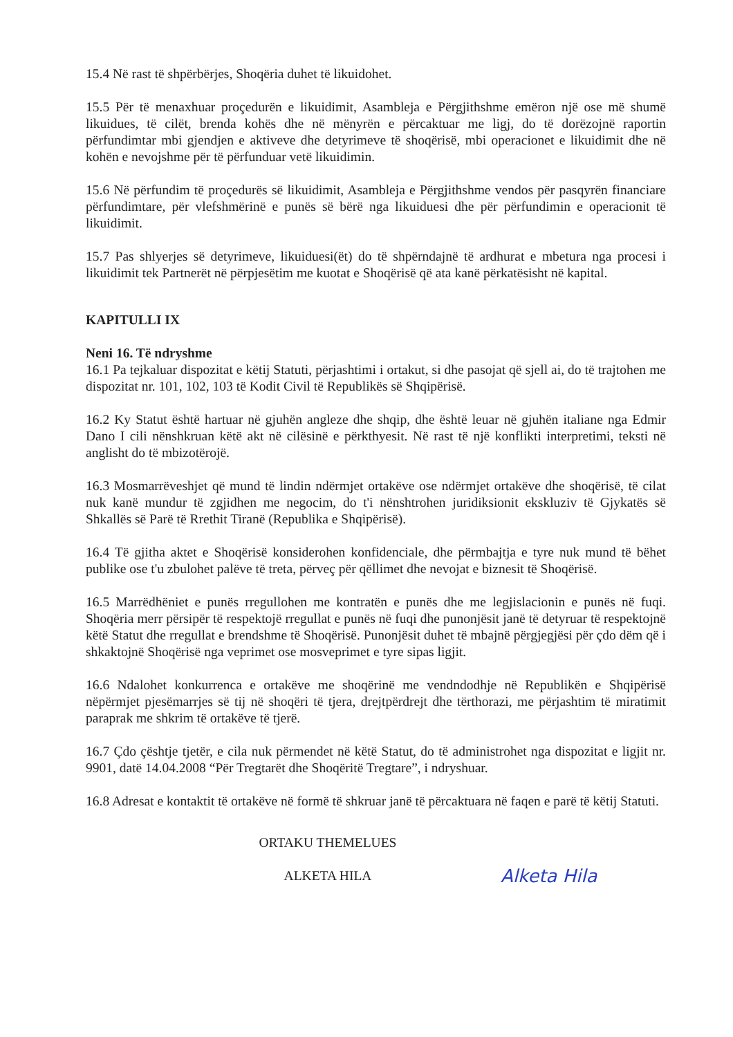15.4 Në rast të shpërbërjes, Shoqëria duhet të likuidohet.
15.5 Për të menaxhuar proçedurën e likuidimit, Asambleja e Përgjithshme emëron një ose më shumë likuidues, të cilët, brenda kohës dhe në mënyrën e përcaktuar me ligj, do të dorëzojnë raportin përfundimtar mbi gjendjen e aktiveve dhe detyrimeve të shoqërisë, mbi operacionet e likuidimit dhe në kohën e nevojshme për të përfunduar vetë likuidimin.
15.6 Në përfundim të proçedurës së likuidimit, Asambleja e Përgjithshme vendos për pasqyrën financiare përfundimtare, për vlefshmërinë e punës së bërë nga likuiduesi dhe për përfundimin e operacionit të likuidimit.
15.7 Pas shlyerjes së detyrimeve, likuiduesi(ët) do të shpërndajnë të ardhurat e mbetura nga procesi i likuidimit tek Partnerët në përpjesëtim me kuotat e Shoqërisë që ata kanë përkatësisht në kapital.
KAPITULLI IX
Neni 16. Të ndryshme
16.1 Pa tejkaluar dispozitat e këtij Statuti, përjashtimi i ortakut, si dhe pasojat që sjell ai, do të trajtohen me dispozitat nr. 101, 102, 103 të Kodit Civil të Republikës së Shqipërisë.
16.2 Ky Statut është hartuar në gjuhën angleze dhe shqip, dhe është leuar në gjuhën italiane nga Edmir Dano I cili nënshkruan këtë akt në cilësinë e përkthyesit. Në rast të një konflikti interpretimi, teksti në anglisht do të mbizotërojë.
16.3 Mosmarrëveshjet që mund të lindin ndërmjet ortakëve ose ndërmjet ortakëve dhe shoqërisë, të cilat nuk kanë mundur të zgjidhen me negocim, do t'i nënshtrohen juridiksionit ekskluziv të Gjykatës së Shkallës së Parë të Rrethit Tiranë (Republika e Shqipërisë).
16.4 Të gjitha aktet e Shoqërisë konsiderohen konfidenciale, dhe përmbajtja e tyre nuk mund të bëhet publike ose t'u zbulohet palëve të treta, përveç për qëllimet dhe nevojat e biznesit të Shoqërisë.
16.5 Marrëdhëniet e punës rregullohen me kontratën e punës dhe me legjislacionin e punës në fuqi. Shoqëria merr përsipër të respektojë rregullat e punës në fuqi dhe punonjësit janë të detyruar të respektojnë këtë Statut dhe rregullat e brendshme të Shoqërisë. Punonjësit duhet të mbajnë përgjegjësi për çdo dëm që i shkaktojnë Shoqërisë nga veprimet ose mosveprimet e tyre sipas ligjit.
16.6 Ndalohet konkurrenca e ortakëve me shoqërinë me vendndodhje në Republikën e Shqipërisë nëpërmjet pjesëmarrjes së tij në shoqëri të tjera, drejtpërdrejt dhe tërthorazi, me përjashtim të miratimit paraprak me shkrim të ortakëve të tjerë.
16.7 Çdo çështje tjetër, e cila nuk përmendet në këtë Statut, do të administrohet nga dispozitat e ligjit nr. 9901, datë 14.04.2008 “Për Tregtarët dhe Shoqëritë Tregtare”, i ndryshuar.
16.8 Adresat e kontaktit të ortakëve në formë të shkruar janë të përcaktuara në faqen e parë të këtij Statuti.
ORTAKU THEMELUES
ALKETA HILA
Alketa Hila